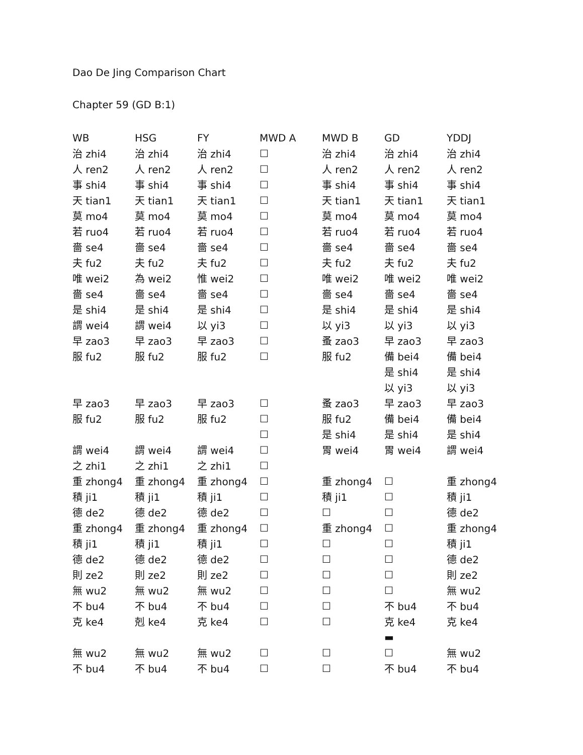Dao De Jing Comparison Chart
Chapter 59 (GD B:1)
| WB | HSG | FY | MWD A | MWD B | GD | YDDJ |
| --- | --- | --- | --- | --- | --- | --- |
| 治 zhi4 | 治 zhi4 | 治 zhi4 | ☐ | 治 zhi4 | 治 zhi4 | 治 zhi4 |
| 人 ren2 | 人 ren2 | 人 ren2 | ☐ | 人 ren2 | 人 ren2 | 人 ren2 |
| 事 shi4 | 事 shi4 | 事 shi4 | ☐ | 事 shi4 | 事 shi4 | 事 shi4 |
| 天 tian1 | 天 tian1 | 天 tian1 | ☐ | 天 tian1 | 天 tian1 | 天 tian1 |
| 莫 mo4 | 莫 mo4 | 莫 mo4 | ☐ | 莫 mo4 | 莫 mo4 | 莫 mo4 |
| 若 ruo4 | 若 ruo4 | 若 ruo4 | ☐ | 若 ruo4 | 若 ruo4 | 若 ruo4 |
| 嗇 se4 | 嗇 se4 | 嗇 se4 | ☐ | 嗇 se4 | 嗇 se4 | 嗇 se4 |
| 夫 fu2 | 夫 fu2 | 夫 fu2 | ☐ | 夫 fu2 | 夫 fu2 | 夫 fu2 |
| 唯 wei2 | 為 wei2 | 惟 wei2 | ☐ | 唯 wei2 | 唯 wei2 | 唯 wei2 |
| 嗇 se4 | 嗇 se4 | 嗇 se4 | ☐ | 嗇 se4 | 嗇 se4 | 嗇 se4 |
| 是 shi4 | 是 shi4 | 是 shi4 | ☐ | 是 shi4 | 是 shi4 | 是 shi4 |
| 謂 wei4 | 謂 wei4 | 以 yi3 | ☐ | 以 yi3 | 以 yi3 | 以 yi3 |
| 早 zao3 | 早 zao3 | 早 zao3 | ☐ | 蚤 zao3 | 早 zao3 | 早 zao3 |
| 服 fu2 | 服 fu2 | 服 fu2 | ☐ | 服 fu2 | 備 bei4 | 備 bei4 |
| | | | | | 是 shi4 | 是 shi4 |
| | | | | | 以 yi3 | 以 yi3 |
| 早 zao3 | 早 zao3 | 早 zao3 | ☐ | 蚤 zao3 | 早 zao3 | 早 zao3 |
| 服 fu2 | 服 fu2 | 服 fu2 | ☐ | 服 fu2 | 備 bei4 | 備 bei4 |
| | | | ☐ | 是 shi4 | 是 shi4 | 是 shi4 |
| 謂 wei4 | 謂 wei4 | 謂 wei4 | ☐ | 胃 wei4 | 胃 wei4 | 謂 wei4 |
| 之 zhi1 | 之 zhi1 | 之 zhi1 | ☐ | | | |
| 重 zhong4 | 重 zhong4 | 重 zhong4 | ☐ | 重 zhong4 | ☐ | 重 zhong4 |
| 積 ji1 | 積 ji1 | 積 ji1 | ☐ | 積 ji1 | ☐ | 積 ji1 |
| 德 de2 | 德 de2 | 德 de2 | ☐ | ☐ | ☐ | 德 de2 |
| 重 zhong4 | 重 zhong4 | 重 zhong4 | ☐ | 重 zhong4 | ☐ | 重 zhong4 |
| 積 ji1 | 積 ji1 | 積 ji1 | ☐ | ☐ | ☐ | 積 ji1 |
| 德 de2 | 德 de2 | 德 de2 | ☐ | ☐ | ☐ | 德 de2 |
| 則 ze2 | 則 ze2 | 則 ze2 | ☐ | ☐ | ☐ | 則 ze2 |
| 無 wu2 | 無 wu2 | 無 wu2 | ☐ | ☐ | ☐ | 無 wu2 |
| 不 bu4 | 不 bu4 | 不 bu4 | ☐ | ☐ | 不 bu4 | 不 bu4 |
| 克 ke4 | 剋 ke4 | 克 ke4 | ☐ | ☐ | 克 ke4 | 克 ke4 |
| | | | | | ▬ | |
| 無 wu2 | 無 wu2 | 無 wu2 | ☐ | ☐ | ☐ | 無 wu2 |
| 不 bu4 | 不 bu4 | 不 bu4 | ☐ | ☐ | 不 bu4 | 不 bu4 |